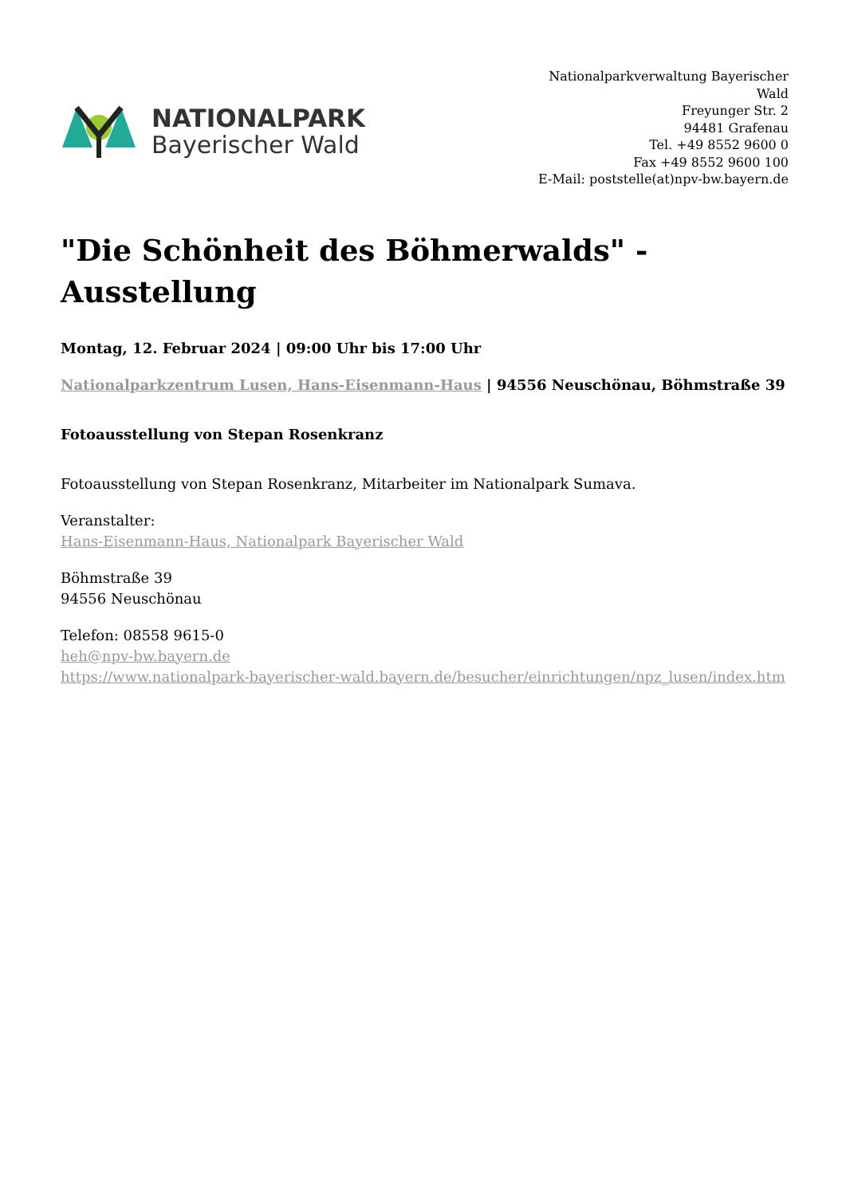NATIONALPARK
Bayerischer Wald
Nationalparkverwaltung Bayerischer Wald
Freyunger Str. 2
94481 Grafenau
Tel. +49 8552 9600 0
Fax +49 8552 9600 100
E-Mail: poststelle(at)npv-bw.bayern.de
"Die Schönheit des Böhmerwalds" - Ausstellung
Montag, 12. Februar 2024 | 09:00 Uhr bis 17:00 Uhr
Nationalparkzentrum Lusen, Hans-Eisenmann-Haus | 94556 Neuschönau, Böhmstraße 39
Fotoausstellung von Stepan Rosenkranz
Fotoausstellung von Stepan Rosenkranz, Mitarbeiter im Nationalpark Sumava.
Veranstalter:
Hans-Eisenmann-Haus, Nationalpark Bayerischer Wald
Böhmstraße 39
94556 Neuschönau
Telefon: 08558 9615-0
heh@npv-bw.bayern.de
https://www.nationalpark-bayerischer-wald.bayern.de/besucher/einrichtungen/npz_lusen/index.htm